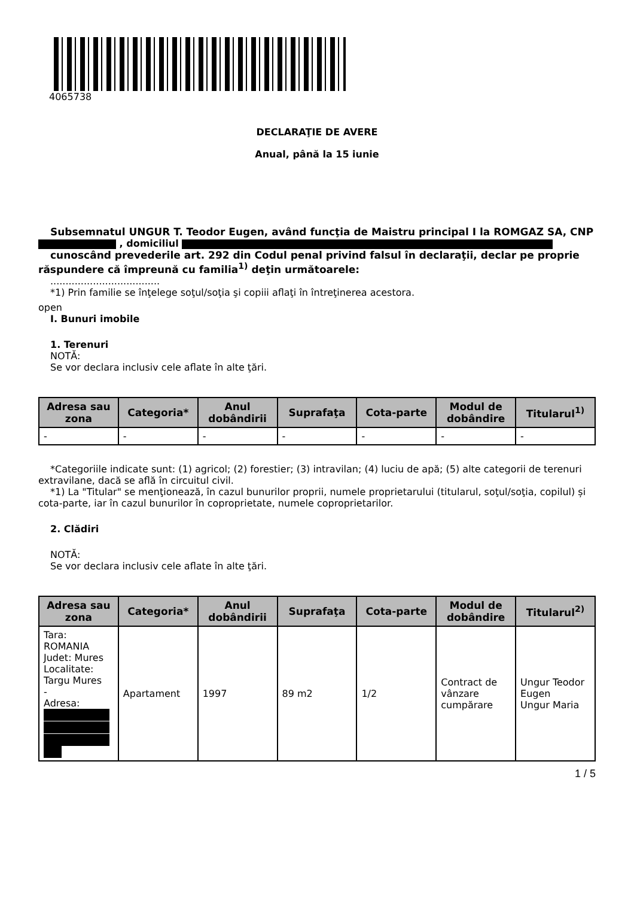4065738
DECLARAŢIE DE AVERE
Anual, până la 15 iunie
Subsemnatul UNGUR T. Teodor Eugen, având funcţia de Maistru principal I la ROMGAZ SA, CNP
, domiciliul
cunoscând prevederile art. 292 din Codul penal privind falsul în declaraţii, declar pe proprie răspundere că împreună cu familia<sup>1)</sup> deţin următoarele:
....................................
*1) Prin familie se înţelege soţul/soţia şi copiii aflaţi în întreţinerea acestora.
open
I. Bunuri imobile
1. Terenuri
NOTĂ:
Se vor declara inclusiv cele aflate în alte ţări.
| Adresa sau zona | Categoria* | Anul dobândirii | Suprafaţa | Cota-parte | Modul de dobândire | Titularul<sup>1)</sup> |
| --- | --- | --- | --- | --- | --- | --- |
| - | - | - | - | - | - | - |
*Categoriile indicate sunt: (1) agricol; (2) forestier; (3) intravilan; (4) luciu de apă; (5) alte categorii de terenuri extravilane, dacă se află în circuitul civil.
*1) La "Titular" se menţionează, în cazul bunurilor proprii, numele proprietarului (titularul, soţul/soţia, copilul) și cota-parte, iar în cazul bunurilor în coproprietate, numele coproprietarilor.
2. Clădiri
NOTĂ:
Se vor declara inclusiv cele aflate în alte ţări.
| Adresa sau zona | Categoria* | Anul dobândirii | Suprafaţa | Cota-parte | Modul de dobândire | Titularul<sup>2)</sup> |
| --- | --- | --- | --- | --- | --- | --- |
| Tara: ROMANIA Judet: Mures Localitate: Targu Mures - Adresa: | Apartament | 1997 | 89 m2 | 1/2 | Contract de vânzare cumpărare | Ungur Teodor Eugen Ungur Maria |
1 / 5